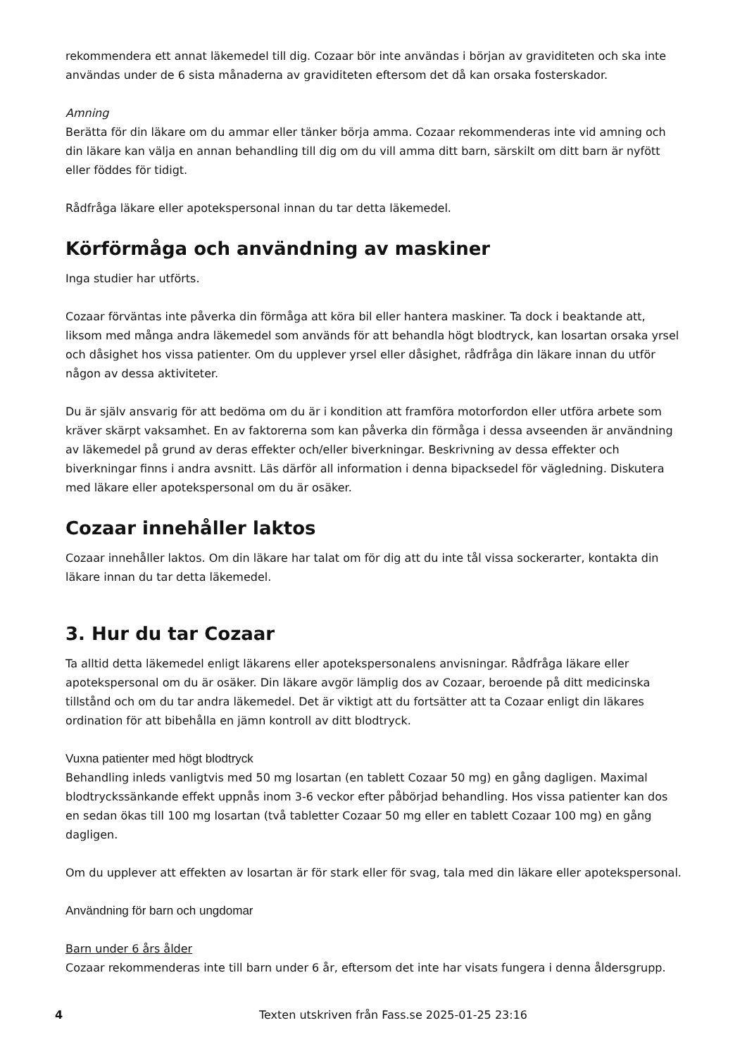rekommendera ett annat läkemedel till dig. Cozaar bör inte användas i början av graviditeten och ska inte användas under de 6 sista månaderna av graviditeten eftersom det då kan orsaka fosterskador.
Amning
Berätta för din läkare om du ammar eller tänker börja amma. Cozaar rekommenderas inte vid amning och din läkare kan välja en annan behandling till dig om du vill amma ditt barn, särskilt om ditt barn är nyfött eller föddes för tidigt.
Rådfråga läkare eller apotekspersonal innan du tar detta läkemedel.
Körförmåga och användning av maskiner
Inga studier har utförts.
Cozaar förväntas inte påverka din förmåga att köra bil eller hantera maskiner. Ta dock i beaktande att, liksom med många andra läkemedel som används för att behandla högt blodtryck, kan losartan orsaka yrsel och dåsighet hos vissa patienter. Om du upplever yrsel eller dåsighet, rådfråga din läkare innan du utför någon av dessa aktiviteter.
Du är själv ansvarig för att bedöma om du är i kondition att framföra motorfordon eller utföra arbete som kräver skärpt vaksamhet. En av faktorerna som kan påverka din förmåga i dessa avseenden är användning av läkemedel på grund av deras effekter och/eller biverkningar. Beskrivning av dessa effekter och biverkningar finns i andra avsnitt. Läs därför all information i denna bipacksedel för vägledning. Diskutera med läkare eller apotekspersonal om du är osäker.
Cozaar innehåller laktos
Cozaar innehåller laktos. Om din läkare har talat om för dig att du inte tål vissa sockerarter, kontakta din läkare innan du tar detta läkemedel.
3. Hur du tar Cozaar
Ta alltid detta läkemedel enligt läkarens eller apotekspersonalens anvisningar. Rådfråga läkare eller apotekspersonal om du är osäker. Din läkare avgör lämplig dos av Cozaar, beroende på ditt medicinska tillstånd och om du tar andra läkemedel. Det är viktigt att du fortsätter att ta Cozaar enligt din läkares ordination för att bibehålla en jämn kontroll av ditt blodtryck.
Vuxna patienter med högt blodtryck
Behandling inleds vanligtvis med 50 mg losartan (en tablett Cozaar 50 mg) en gång dagligen. Maximal blodtryckssänkande effekt uppnås inom 3-6 veckor efter påbörjad behandling. Hos vissa patienter kan dos en sedan ökas till 100 mg losartan (två tabletter Cozaar 50 mg eller en tablett Cozaar 100 mg) en gång dagligen.
Om du upplever att effekten av losartan är för stark eller för svag, tala med din läkare eller apotekspersonal.
Användning för barn och ungdomar
Barn under 6 års ålder
Cozaar rekommenderas inte till barn under 6 år, eftersom det inte har visats fungera i denna åldersgrupp.
4 Texten utskriven från Fass.se 2025-01-25 23:16